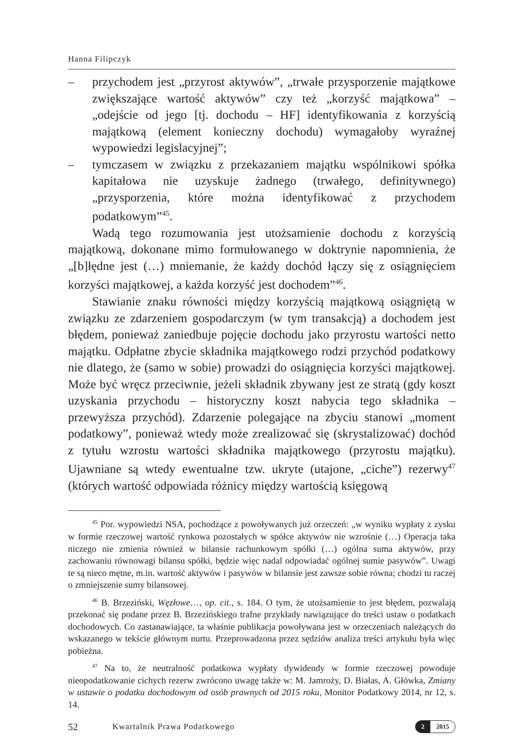Hanna Filipczyk
– przychodem jest „przyrost aktywów”, „trwałe przysporzenie majątkowe zwiększające wartość aktywów” czy też „korzyść majątkowa” – „odejście od jego [tj. dochodu – HF] identyfikowania z korzyścią majątkową (element konieczny dochodu) wymagałoby wyraźnej wypowiedzi legislacyjnej”;
– tymczasem w związku z przekazaniem majątku wspólnikowi spółka kapitałowa nie uzyskuje żadnego (trwałego, definitywnego) „przysporzenia, które można identyfikować z przychodem podatkowym”<sup>45</sup>.
Wadą tego rozumowania jest utożsamienie dochodu z korzyścią majątkową, dokonane mimo formułowanego w doktrynie napomnienia, że „[b]łędne jest (…) mniemanie, że każdy dochód łączy się z osiągnięciem korzyści majątkowej, a każda korzyść jest dochodem”<sup>46</sup>.
Stawianie znaku równości między korzyścią majątkową osiągniętą w związku ze zdarzeniem gospodarczym (w tym transakcją) a dochodem jest błędem, ponieważ zaniedbuje pojęcie dochodu jako przyrostu wartości netto majątku. Odpłatne zbycie składnika majątkowego rodzi przychód podatkowy nie dlatego, że (samo w sobie) prowadzi do osiągnięcia korzyści majątkowej. Może być wręcz przeciwnie, jeżeli składnik zbywany jest ze stratą (gdy koszt uzyskania przychodu – historyczny koszt nabycia tego składnika – przewyższa przychód). Zdarzenie polegające na zbyciu stanowi „moment podatkowy”, ponieważ wtedy może zrealizować się (skrystalizować) dochód z tytułu wzrostu wartości składnika majątkowego (przyrostu majątku). Ujawniane są wtedy ewentualne tzw. ukryte (utajone, „ciche”) rezerwy<sup>47</sup> (których wartość odpowiada różnicy między wartością księgową
<sup>45</sup> Por. wypowiedzi NSA, pochodzące z powoływanych już orzeczeń: „w wyniku wypłaty z zysku w formie rzeczowej wartość rynkowa pozostałych w spółce aktywów nie wzrośnie (…) Operacja taka niczego nie zmienia również w bilansie rachunkowym spółki (…) ogólna suma aktywów, przy zachowaniu równowagi bilansu spółki, będzie więc nadal odpowiadać ogólnej sumie pasywów”. Uwagi te są nieco mętne, m.in. wartość aktywów i pasywów w bilansie jest zawsze sobie równa; chodzi tu raczej o zmniejszenie sumy bilansowej.
<sup>46</sup> B. Brzeziński, Węzłowe…, op. cit., s. 184. O tym, że utożsamienie to jest błędem, pozwalają przekonać się podane przez B. Brzezińskiego trafne przykłady nawiązujące do treści ustaw o podatkach dochodowych. Co zastanawiające, ta właśnie publikacja powoływana jest w orzeczeniach należących do wskazanego w tekście głównym nurtu. Przeprowadzona przez sędziów analiza treści artykułu była więc pobieżna.
<sup>47</sup> Na to, że neutralność podatkowa wypłaty dywidendy w formie rzeczowej powoduje nieopodatkowanie cichych rezerw zwrócono uwagę także w: M. Jamroży, D. Białas, A. Główka, Zmiany w ustawie o podatku dochodowym od osób prawnych od 2015 roku, Monitor Podatkowy 2014, nr 12, s. 14.
52 Kwartalnik Prawa Podatkowego
2 2015